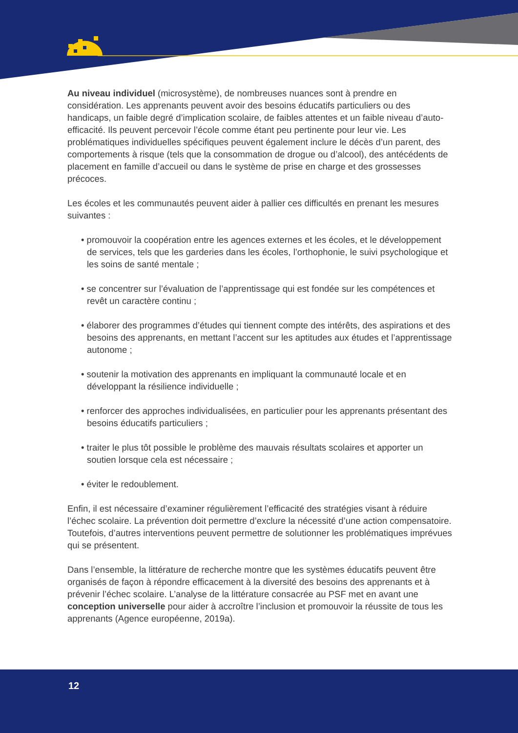Au niveau individuel (microsystème), de nombreuses nuances sont à prendre en considération. Les apprenants peuvent avoir des besoins éducatifs particuliers ou des handicaps, un faible degré d’implication scolaire, de faibles attentes et un faible niveau d’auto-efficacité. Ils peuvent percevoir l’école comme étant peu pertinente pour leur vie. Les problématiques individuelles spécifiques peuvent également inclure le décès d’un parent, des comportements à risque (tels que la consommation de drogue ou d’alcool), des antécédents de placement en famille d’accueil ou dans le système de prise en charge et des grossesses précoces.
Les écoles et les communautés peuvent aider à pallier ces difficultés en prenant les mesures suivantes :
• promouvoir la coopération entre les agences externes et les écoles, et le développement de services, tels que les garderies dans les écoles, l’orthophonie, le suivi psychologique et les soins de santé mentale ;
• se concentrer sur l’évaluation de l’apprentissage qui est fondée sur les compétences et revêt un caractère continu ;
• élaborer des programmes d’études qui tiennent compte des intérêts, des aspirations et des besoins des apprenants, en mettant l’accent sur les aptitudes aux études et l’apprentissage autonome ;
• soutenir la motivation des apprenants en impliquant la communauté locale et en développant la résilience individuelle ;
• renforcer des approches individualisées, en particulier pour les apprenants présentant des besoins éducatifs particuliers ;
• traiter le plus tôt possible le problème des mauvais résultats scolaires et apporter un soutien lorsque cela est nécessaire ;
• éviter le redoublement.
Enfin, il est nécessaire d’examiner régulièrement l’efficacité des stratégies visant à réduire l’échec scolaire. La prévention doit permettre d’exclure la nécessité d’une action compensatoire. Toutefois, d’autres interventions peuvent permettre de solutionner les problématiques imprévues qui se présentent.
Dans l’ensemble, la littérature de recherche montre que les systèmes éducatifs peuvent être organisés de façon à répondre efficacement à la diversité des besoins des apprenants et à prévenir l’échec scolaire. L’analyse de la littérature consacrée au PSF met en avant une conception universelle pour aider à accroître l’inclusion et promouvoir la réussite de tous les apprenants (Agence européenne, 2019a).
12